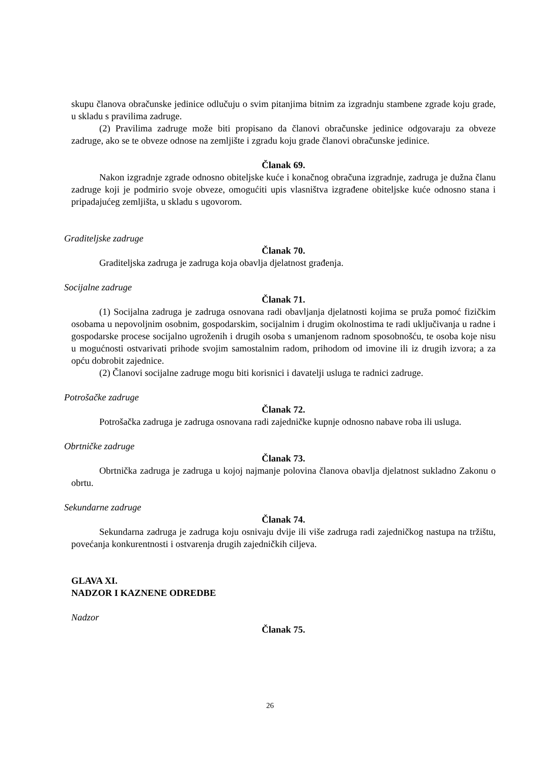skupu članova obračunske jedinice odlučuju o svim pitanjima bitnim za izgradnju stambene zgrade koju grade, u skladu s pravilima zadruge.
(2) Pravilima zadruge može biti propisano da članovi obračunske jedinice odgovaraju za obveze zadruge, ako se te obveze odnose na zemljište i zgradu koju grade članovi obračunske jedinice.
Članak 69.
Nakon izgradnje zgrade odnosno obiteljske kuće i konačnog obračuna izgradnje, zadruga je dužna članu zadruge koji je podmirio svoje obveze, omogućiti upis vlasništva izgrađene obiteljske kuće odnosno stana i pripadajućeg zemljišta, u skladu s ugovorom.
Graditeljske zadruge
Članak 70.
Graditeljska zadruga je zadruga koja obavlja djelatnost građenja.
Socijalne zadruge
Članak 71.
(1) Socijalna zadruga je zadruga osnovana radi obavljanja djelatnosti kojima se pruža pomoć fizičkim osobama u nepovoljnim osobnim, gospodarskim, socijalnim i drugim okolnostima te radi uključivanja u radne i gospodarske procese socijalno ugroženih i drugih osoba s umanjenom radnom sposobnošću, te osoba koje nisu u mogućnosti ostvarivati prihode svojim samostalnim radom, prihodom od imovine ili iz drugih izvora; a za opću dobrobit zajednice.
(2) Članovi socijalne zadruge mogu biti korisnici i davatelji usluga te radnici zadruge.
Potrošačke zadruge
Članak 72.
Potrošačka zadruga je zadruga osnovana radi zajedničke kupnje odnosno nabave roba ili usluga.
Obrtničke zadruge
Članak 73.
Obrtnička zadruga je zadruga u kojoj najmanje polovina članova obavlja djelatnost sukladno Zakonu o obrtu.
Sekundarne zadruge
Članak 74.
Sekundarna zadruga je zadruga koju osnivaju dvije ili više zadruga radi zajedničkog nastupa na tržištu, povećanja konkurentnosti i ostvarenja drugih zajedničkih ciljeva.
GLAVA XI.
NADZOR I KAZNENE ODREDBE
Nadzor
Članak 75.
26